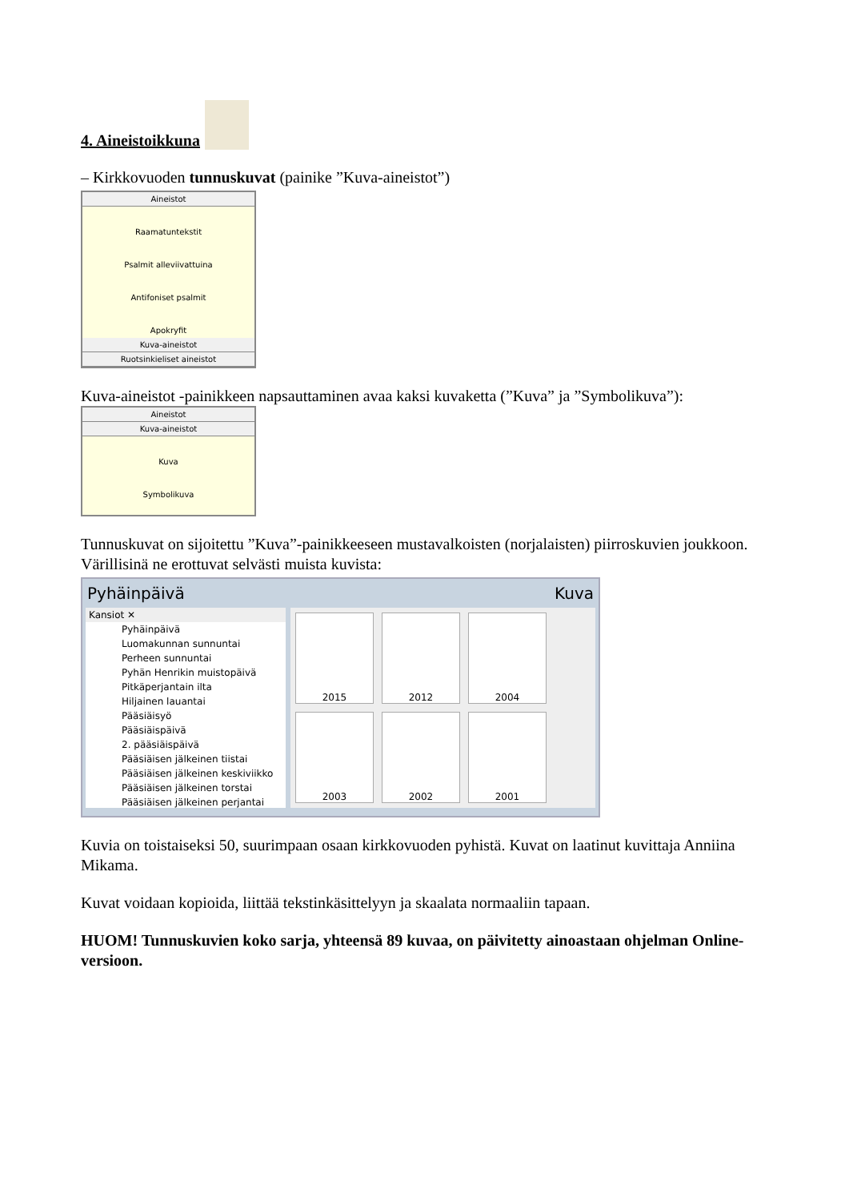4. Aineistoikkuna
– Kirkkovuoden tunnuskuvat (painike ”Kuva-aineistot”)
Aineistot
Raamatuntekstit
Psalmit alleviivattuina
Antifoniset psalmit
Apokryfit
Kuva-aineistot
Ruotsinkieliset aineistot
Kuva-aineistot -painikkeen napsauttaminen avaa kaksi kuvaketta (”Kuva” ja ”Symbolikuva”):
Aineistot
Kuva-aineistot
Kuva
Symbolikuva
Tunnuskuvat on sijoitettu ”Kuva”-painikkeeseen mustavalkoisten (norjalaisten) piirroskuvien joukkoon. Värillisinä ne erottuvat selvästi muista kuvista:
Pyhäinpäivä Kuva
Kansiot ✕
Pyhäinpäivä
Luomakunnan sunnuntai
Perheen sunnuntai
Pyhän Henrikin muistopäivä
Pitkäperjantain ilta
Hiljainen lauantai
Pääsiäisyö
Pääsiäispäivä
2. pääsiäispäivä
Pääsiäisen jälkeinen tiistai
Pääsiäisen jälkeinen keskiviikko
Pääsiäisen jälkeinen torstai
Pääsiäisen jälkeinen perjantai
2015
2012
2004
2003
2002
2001
Kuvia on toistaiseksi 50, suurimpaan osaan kirkkovuoden pyhistä. Kuvat on laatinut kuvittaja Anniina Mikama.
Kuvat voidaan kopioida, liittää tekstinkäsittelyyn ja skaalata normaaliin tapaan.
HUOM! Tunnuskuvien koko sarja, yhteensä 89 kuvaa, on päivitetty ainoastaan ohjelman Online-versioon.